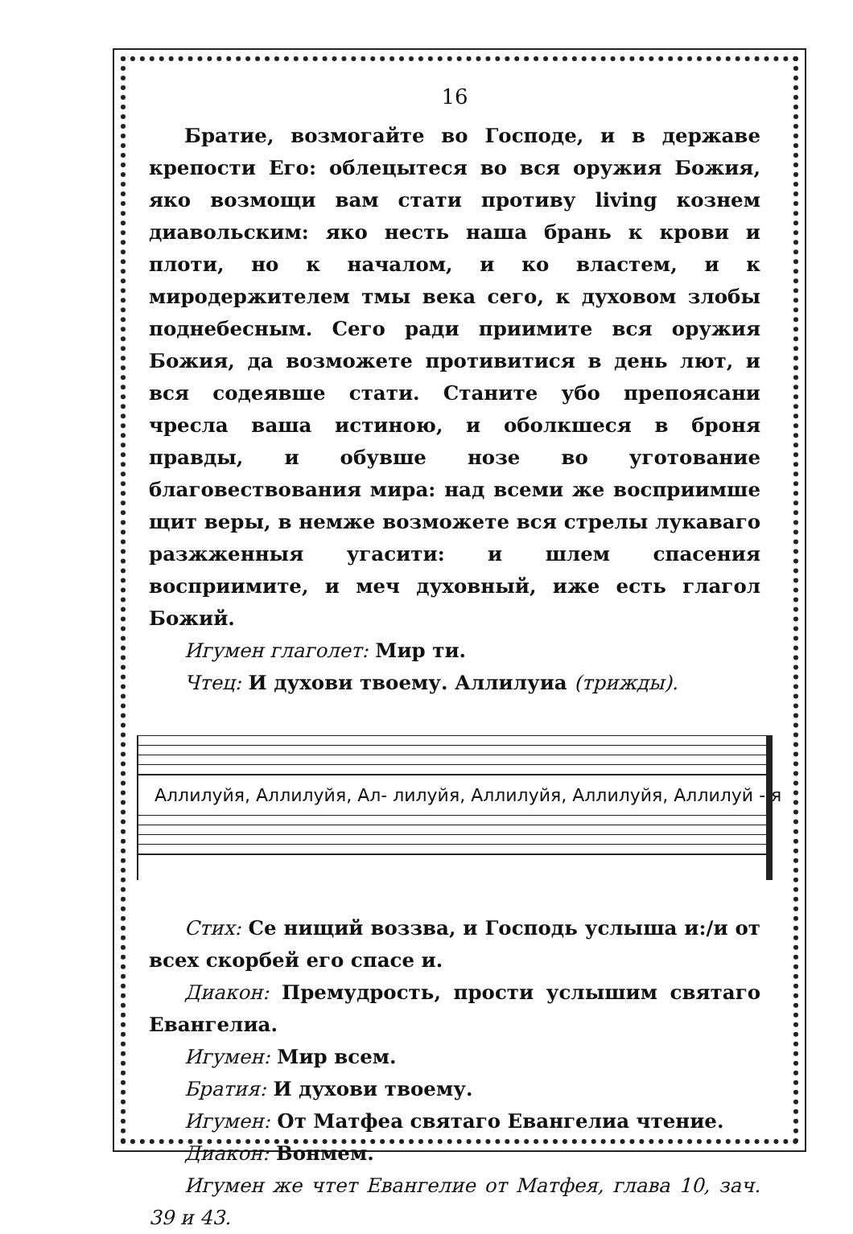16
Братие, возмогайте во Господе, и в державе крепости Его: облецытеся во вся оружия Божия, яко возмощи вам стати противу living кознем диавольским: яко несть наша брань к крови и плоти, но к началом, и ко властем, и к миродержителем тмы века сего, к духовом злобы поднебесным. Сего ради приимите вся оружия Божия, да возможете противитися в день лют, и вся содеявше стати. Станите убо препоясани чресла ваша истиною, и оболкшеся в броня правды, и обувше нозе во уготование благовествования мира: над всеми же восприимше щит веры, в немже возможете вся стрелы лукаваго разжженныя угасити: и шлем спасения восприимите, и меч духовный, иже есть глагол Божий.
Игумен глаголет: Мир ти.
Чтец: И духови твоему. Аллилуиа (трижды).
Аллилуйя, Аллилуйя, Ал- лилуйя, Аллилуйя, Аллилуйя, Аллилуй - я
Стих: Се нищий воззва, и Господь услыша и:/и от всех скорбей его спасе и.
Диакон: Премудрость, прости услышим святаго Евангелиа.
Игумен: Мир всем.
Братия: И духови твоему.
Игумен: От Матфеа святаго Евангелиа чтение.
Диакон: Вонмем.
Игумен же чтет Евангелие от Матфея, глава 10, зач. 39 и 43.